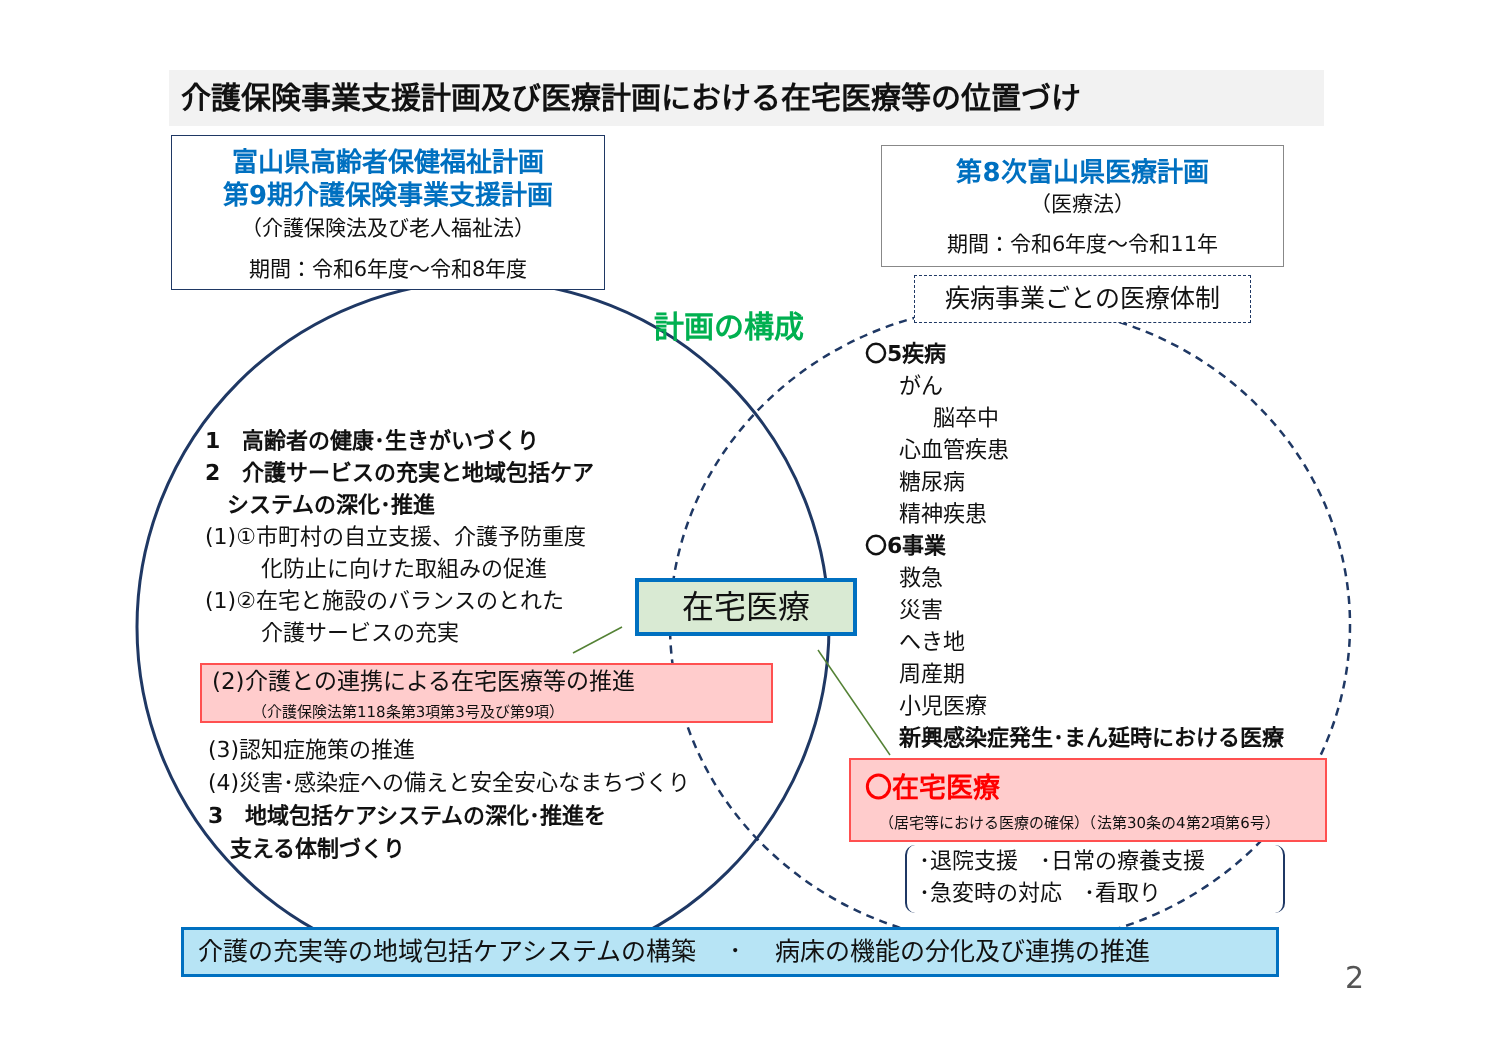介護保険事業支援計画及び医療計画における在宅医療等の位置づけ
富山県高齢者保健福祉計画
第9期介護保険事業支援計画
（介護保険法及び老人福祉法）
期間：令和6年度～令和8年度
第8次富山県医療計画
（医療法）
期間：令和6年度～令和11年
疾病事業ごとの医療体制
計画の構成
1　高齢者の健康･生きがいづくり
2　介護サービスの充実と地域包括ケア
　システムの深化･推進
(1)①市町村の自立支援、介護予防重度
　化防止に向けた取組みの促進
(1)②在宅と施設のバランスのとれた
　介護サービスの充実
(2)介護との連携による在宅医療等の推進
（介護保険法第118条第3項第3号及び第9項）
(3)認知症施策の推進
(4)災害･感染症への備えと安全安心なまちづくり
3　地域包括ケアシステムの深化･推進を
　支える体制づくり
在宅医療
〇5疾病
がん
脳卒中
心血管疾患
糖尿病
精神疾患
〇6事業
救急
災害
へき地
周産期
小児医療
新興感染症発生･まん延時における医療
〇在宅医療
（居宅等における医療の確保）（法第30条の4第2項第6号）
･退院支援　･日常の療養支援
･急変時の対応　･看取り
介護の充実等の地域包括ケアシステムの構築　 ･　 病床の機能の分化及び連携の推進
2